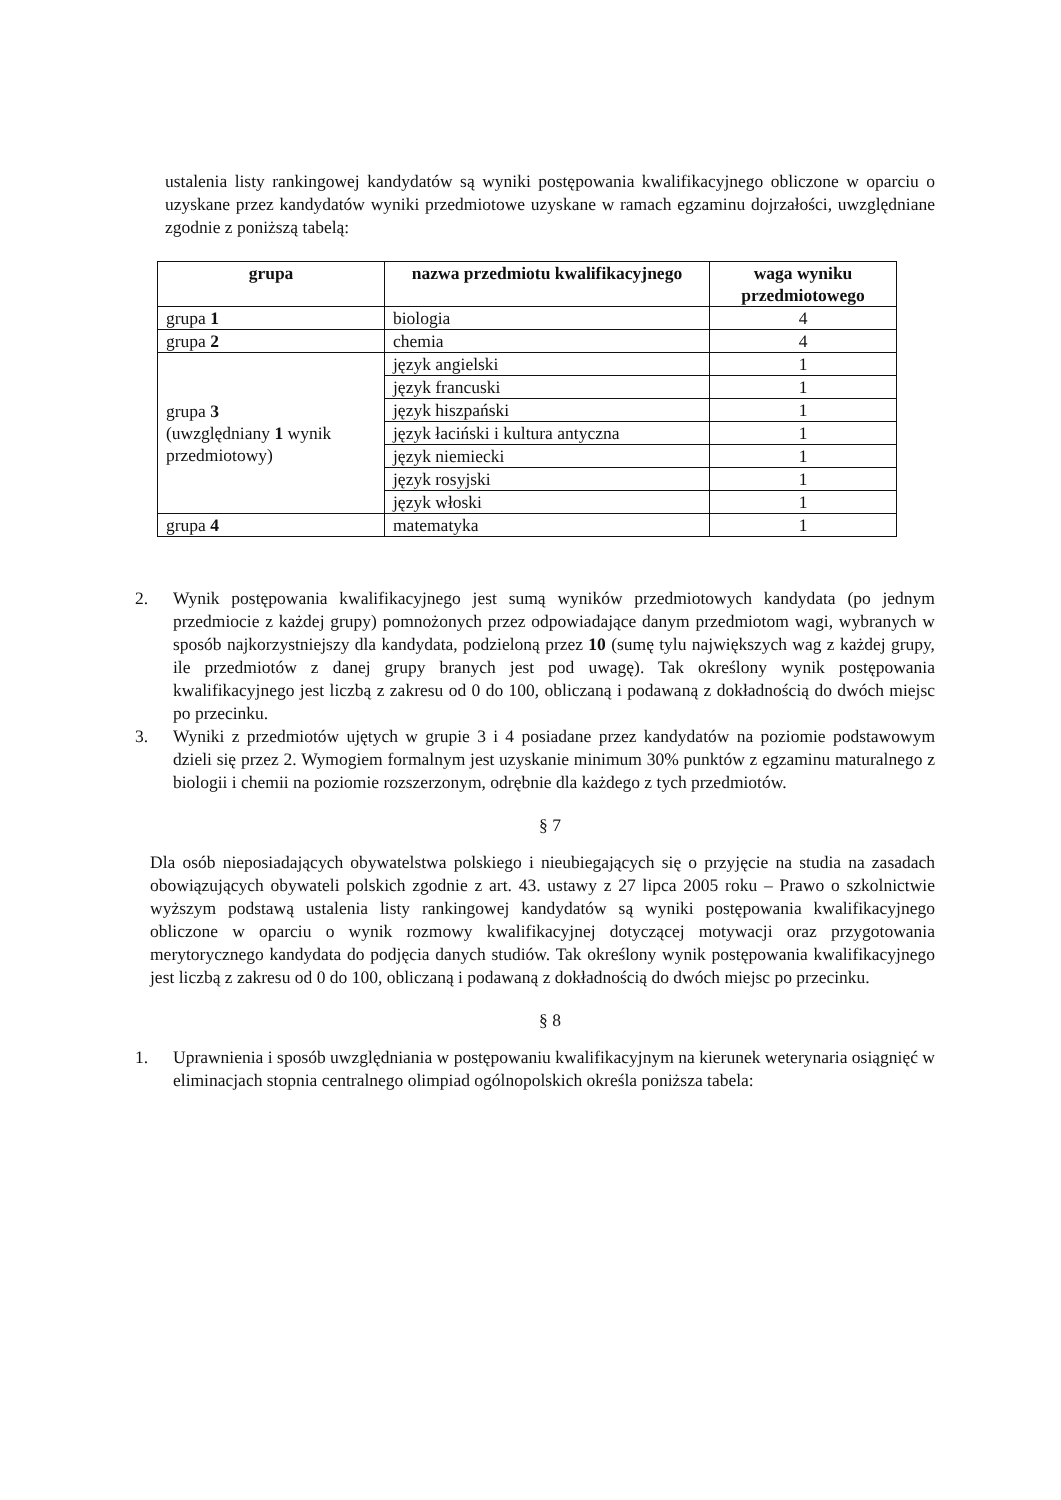ustalenia listy rankingowej kandydatów są wyniki postępowania kwalifikacyjnego obliczone w oparciu o uzyskane przez kandydatów wyniki przedmiotowe uzyskane w ramach egzaminu dojrzałości, uwzględniane zgodnie z poniższą tabelą:
| grupa | nazwa przedmiotu kwalifikacyjnego | waga wyniku przedmiotowego |
| --- | --- | --- |
| grupa 1 | biologia | 4 |
| grupa 2 | chemia | 4 |
| grupa 3 (uwzględniany 1 wynik przedmiotowy) | język angielski | 1 |
| | język francuski | 1 |
| | język hiszpański | 1 |
| | język łaciński i kultura antyczna | 1 |
| | język niemiecki | 1 |
| | język rosyjski | 1 |
| | język włoski | 1 |
| grupa 4 | matematyka | 1 |
2. Wynik postępowania kwalifikacyjnego jest sumą wyników przedmiotowych kandydata (po jednym przedmiocie z każdej grupy) pomnożonych przez odpowiadające danym przedmiotom wagi, wybranych w sposób najkorzystniejszy dla kandydata, podzieloną przez 10 (sumę tylu największych wag z każdej grupy, ile przedmiotów z danej grupy branych jest pod uwagę). Tak określony wynik postępowania kwalifikacyjnego jest liczbą z zakresu od 0 do 100, obliczaną i podawaną z dokładnością do dwóch miejsc po przecinku.
3. Wyniki z przedmiotów ujętych w grupie 3 i 4 posiadane przez kandydatów na poziomie podstawowym dzieli się przez 2. Wymogiem formalnym jest uzyskanie minimum 30% punktów z egzaminu maturalnego z biologii i chemii na poziomie rozszerzonym, odrębnie dla każdego z tych przedmiotów.
§ 7
Dla osób nieposiadających obywatelstwa polskiego i nieubiegających się o przyjęcie na studia na zasadach obowiązujących obywateli polskich zgodnie z art. 43. ustawy z 27 lipca 2005 roku – Prawo o szkolnictwie wyższym podstawą ustalenia listy rankingowej kandydatów są wyniki postępowania kwalifikacyjnego obliczone w oparciu o wynik rozmowy kwalifikacyjnej dotyczącej motywacji oraz przygotowania merytorycznego kandydata do podjęcia danych studiów. Tak określony wynik postępowania kwalifikacyjnego jest liczbą z zakresu od 0 do 100, obliczaną i podawaną z dokładnością do dwóch miejsc po przecinku.
§ 8
1. Uprawnienia i sposób uwzględniania w postępowaniu kwalifikacyjnym na kierunek weterynaria osiągnięć w eliminacjach stopnia centralnego olimpiad ogólnopolskich określa poniższa tabela: